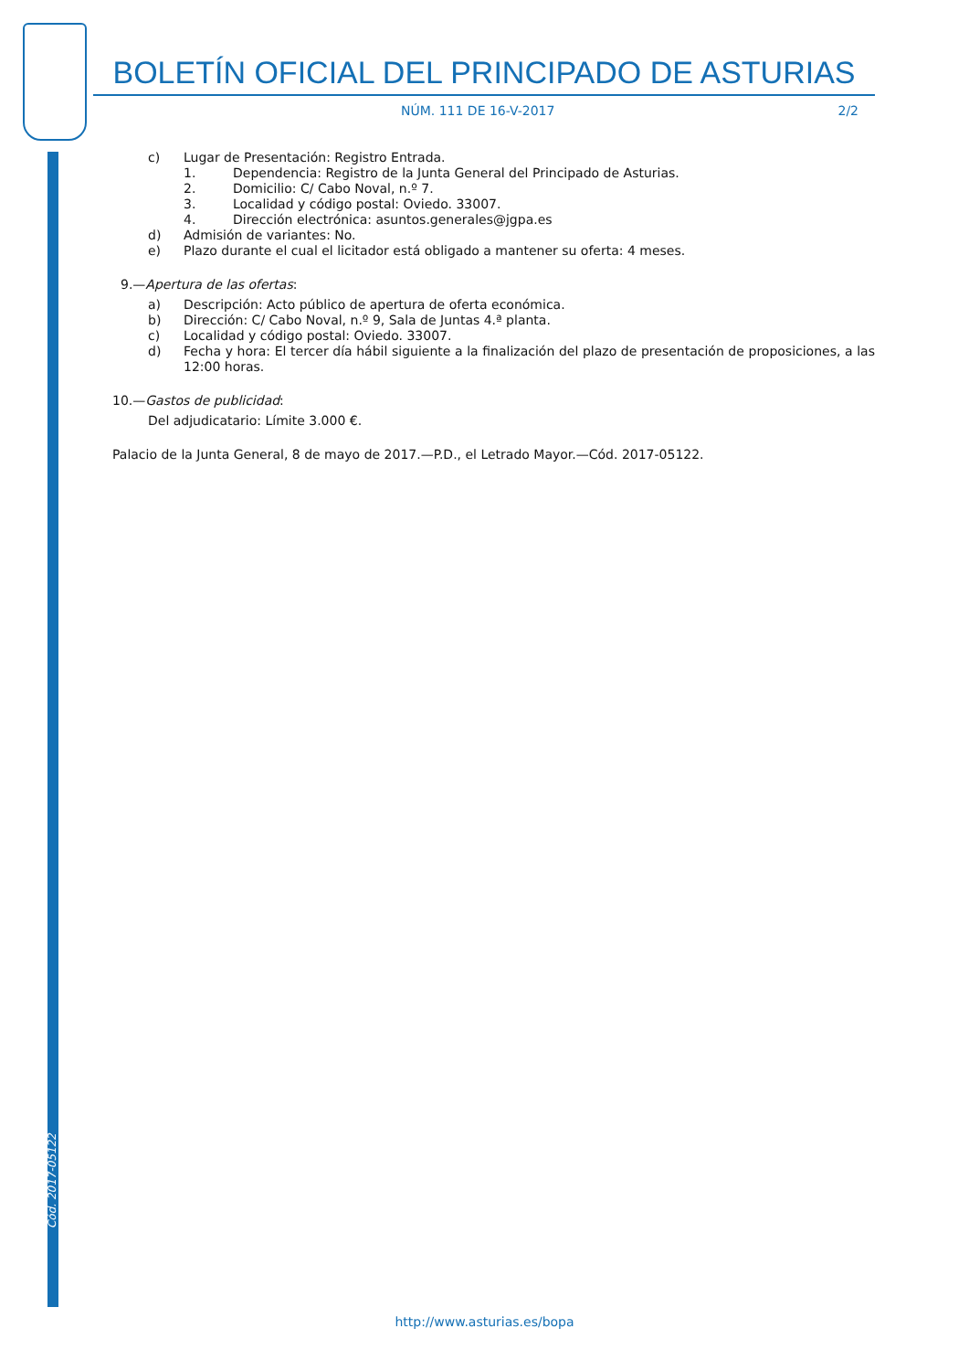BOLETÍN OFICIAL DEL PRINCIPADO DE ASTURIAS
NÚM. 111 DE 16-V-2017 2/2
c) Lugar de Presentación: Registro Entrada.
1. Dependencia: Registro de la Junta General del Principado de Asturias.
2. Domicilio: C/ Cabo Noval, n.º 7.
3. Localidad y código postal: Oviedo. 33007.
4. Dirección electrónica: asuntos.generales@jgpa.es
d) Admisión de variantes: No.
e) Plazo durante el cual el licitador está obligado a mantener su oferta: 4 meses.
9.—Apertura de las ofertas:
a) Descripción: Acto público de apertura de oferta económica.
b) Dirección: C/ Cabo Noval, n.º 9, Sala de Juntas 4.ª planta.
c) Localidad y código postal: Oviedo. 33007.
d) Fecha y hora: El tercer día hábil siguiente a la finalización del plazo de presentación de proposiciones, a las 12:00 horas.
10.—Gastos de publicidad:
Del adjudicatario: Límite 3.000 €.
Palacio de la Junta General, 8 de mayo de 2017.—P.D., el Letrado Mayor.—Cód. 2017-05122.
Cód. 2017-05122
http://www.asturias.es/bopa